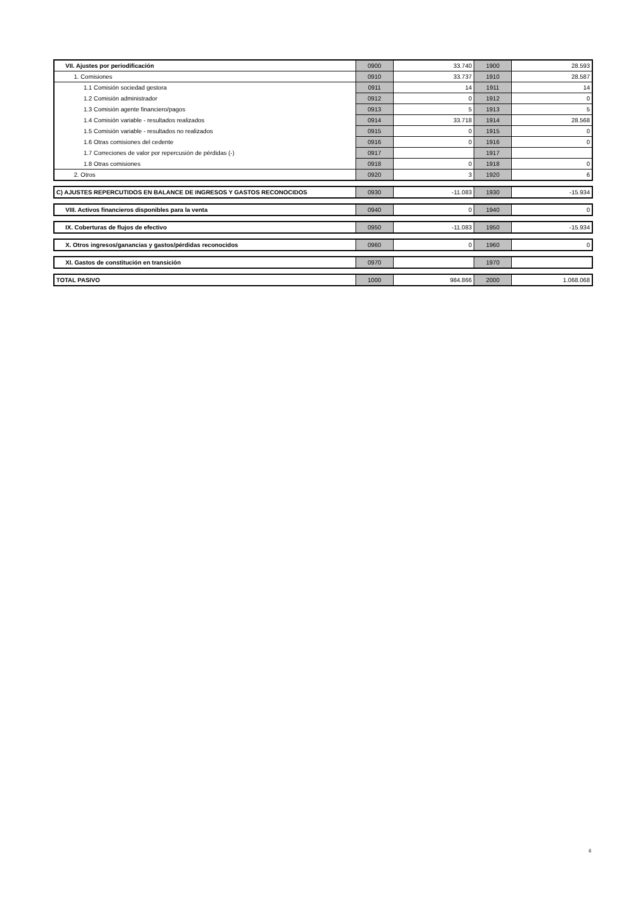| VII. Ajustes por periodificación | 0900 | 33.740 | 1900 | 28.593 |
| 1. Comisiones | 0910 | 33.737 | 1910 | 28.587 |
| 1.1 Comisión sociedad gestora | 0911 | 14 | 1911 | 14 |
| 1.2 Comisión administrador | 0912 | 0 | 1912 | 0 |
| 1.3 Comisión agente financiero/pagos | 0913 | 5 | 1913 | 5 |
| 1.4 Comisión variable - resultados realizados | 0914 | 33.718 | 1914 | 28.568 |
| 1.5 Comisión variable - resultados no realizados | 0915 | 0 | 1915 | 0 |
| 1.6 Otras comisiones del cedente | 0916 | 0 | 1916 | 0 |
| 1.7 Correciones de valor por repercusión de pérdidas (-) | 0917 | | 1917 | |
| 1.8 Otras comisiones | 0918 | 0 | 1918 | 0 |
| 2. Otros | 0920 | 3 | 1920 | 6 |
| C) AJUSTES REPERCUTIDOS EN BALANCE DE INGRESOS Y GASTOS RECONOCIDOS | 0930 | -11.083 | 1930 | -15.934 |
| VIII. Activos financieros disponibles para la venta | 0940 | 0 | 1940 | 0 |
| IX. Coberturas de flujos de efectivo | 0950 | -11.083 | 1950 | -15.934 |
| X. Otros ingresos/ganancias y gastos/pérdidas reconocidos | 0960 | 0 | 1960 | 0 |
| XI. Gastos de constitución en transición | 0970 | | 1970 | |
| TOTAL PASIVO | 1000 | 984.866 | 2000 | 1.068.068 |
6